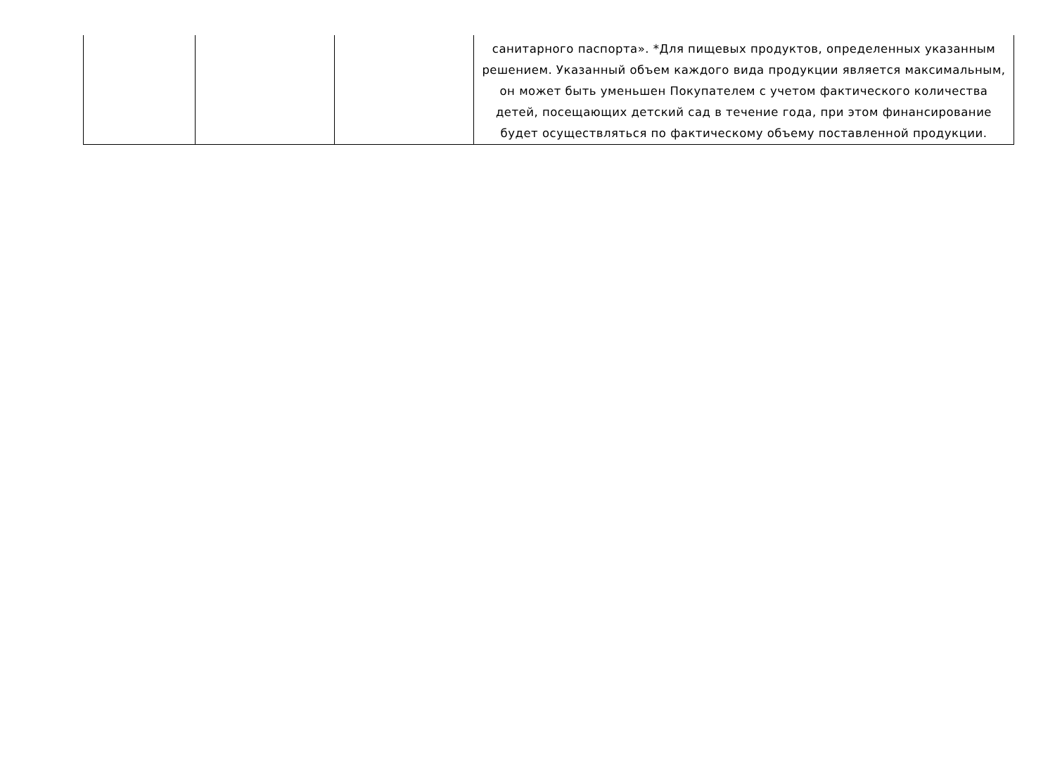| | | | санитарного паспорта». *Для пищевых продуктов, определенных указанным решением. Указанный объем каждого вида продукции является максимальным, он может быть уменьшен Покупателем с учетом фактического количества детей, посещающих детский сад в течение года, при этом финансирование будет осуществляться по фактическому объему поставленной продукции. |